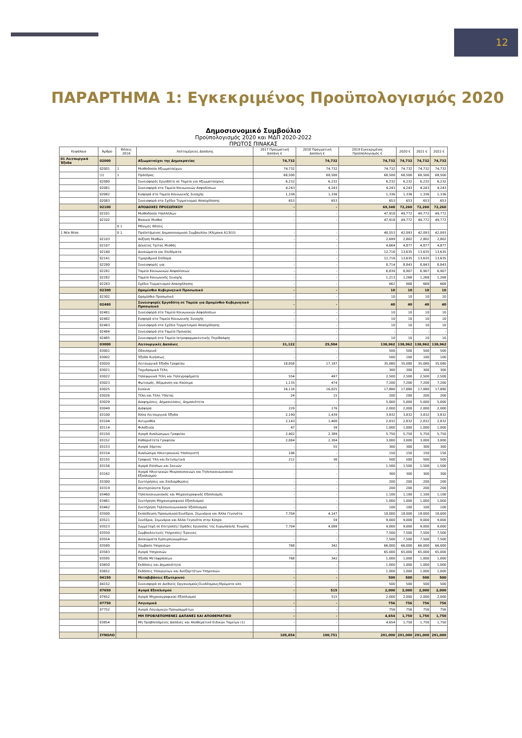12
ΠΑΡΑΡΤΗΜΑ 1: Εγκεκριμένος Προϋπολογισμός 2020
Δημοσιονομικό Συμβούλιο
Προϋπολογισμός 2020 και ΜΔΠ 2020-2022
ΠΡΩΤΟΣ ΠΙΝΑΚΑΣ
| Κεφάλαιο | Άρθρο | Θέσεις 2016 | Λεπτομέρειες Δαπάνης | 2017 Πραγματική Δαπάνη € | 2018 Πραγματική Δαπάνη € | 2019 Εγκεκριμένος Προϋπολογισμός € | 2020 € | 2021 € | 2022 € |
| --- | --- | --- | --- | --- | --- | --- | --- | --- | --- |
| 01 Λειτουργικά Έξοδα | 02000 | | Αξιωματούχοι της Δημοκρατίας | 74,732 | 74,732 | 74,732 | 74,732 | 74,732 | 74,732 |
| | 02001 | 1 | Μισθοδοσία Αξιωματούχων | 74,732 | 74,732 | 74,732 | 74,732 | 74,732 | 74,732 |
| | (1) | 1 | Πρόεδρος | 68,500 | 68,500 | 68,500 | 68,500 | 68,500 | 68,500 |
| | 02080 | | Συνεισφορές Εργοδότη σε Ταμεία για Αξιωματούχους | 6,232 | 6,232 | 6,232 | 6,232 | 6,232 | 6,232 |
| | 02081 | | Συνεισφορά στο Ταμείο Κοινωνικών Ασφαλίσεων | 4,243 | 4,243 | 4,243 | 4,243 | 4,243 | 4,243 |
| | 02082 | | Εισφορά στο Ταμείο Κοινωνικής Συνοχής | 1,336 | 1,336 | 1,336 | 1,336 | 1,336 | 1,336 |
| | 02083 | | Συνεισφορά στο Σχέδιο Τερματισμού Απασχόλησης | 653 | 653 | 653 | 653 | 653 | 653 |
| | 02100 | | ΑΠΟΔΟΧΕΣ ΠΡΟΣΩΠΙΚΟΥ | - | - | 69,348 | 72,260 | 72,260 | 72,260 |
| | 02101 | | Μισθοδοσία Υπαλλήλων | - | - | 47,918 | 49,772 | 49,772 | 49,772 |
| | 02102 | | Βασικοί Μισθοί | - | - | 47,918 | 49,772 | 49,772 | 49,772 |
| | | 0 1 | Μόνιμες Θέσεις | | | | | | |
| 1 Νέα θέση | | 0 1 | Προϊστάμενος Δημοσιονομικού Συμβουλίου (Κλίμακα Α13(ii)) | - | - | 40,553 | 42,093 | 42,093 | 42,093 |
| | 02103 | | Αύξηση Μισθών | - | - | 2,699 | 2,802 | 2,802 | 2,802 |
| | 02107 | | Δέκατος Τρίτος Μισθός | - | - | 4,664 | 4,877 | 4,877 | 4,877 |
| | 02140 | | Δικαιώματα και Επιδόματα | - | - | 12,716 | 13,635 | 13,635 | 13,635 |
| | 02141 | | Τιμαριθμικό Επίδομα | - | - | 12,716 | 13,635 | 13,635 | 13,635 |
| | 02280 | | Συνεισφορές για: | - | - | 8,714 | 8,843 | 8,843 | 8,843 |
| | 02281 | | Ταμείο Κοινωνικών Ασφαλίσεων | - | - | 6,839 | 6,907 | 6,907 | 6,907 |
| | 02282 | | Ταμείο Κοινωνικής Συνοχής | - | - | 1,213 | 1,268 | 1,268 | 1,268 |
| | 02283 | | Σχέδιο Τερματισμού Απασχόλησης | - | - | 662 | 668 | 668 | 668 |
| | 02300 | | Ωρομίσθιο Κυβερνητικό Προσωπικό | - | - | 10 | 10 | 10 | 10 |
| | 02302 | | Ωρομίσθιο Προσωπικό | - | - | 10 | 10 | 10 | 10 |
| | 02480 | | Συνεισφορές Εργοδότη σε Ταμεία για Ωρομίσθιο Κυβερνητικό Προσωπικό | - | - | 40 | 40 | 40 | 40 |
| | 02481 | | Συνεισφορά στο Ταμείο Κοινωνικών Ασφαλίσεων | - | - | 10 | 10 | 10 | 10 |
| | 02482 | | Εισφορά στο Ταμείο Κοινωνικής Συνοχής | - | - | 10 | 10 | 10 | 10 |
| | 02483 | | Συνεισφορά στο Σχέδιο Τερματισμού Απασχόλησης | - | - | 10 | 10 | 10 | 10 |
| | 02484 | | Συνεισφορά στο Ταμείο Προνοίας | - | - | - | - | - | - |
| | 02485 | | Συνεισφορά στο Ταμείο Ιατροφαρμακευτικής Περίθαλψης | - | - | 10 | 10 | 10 | 10 |
| | 03000 | | Λειτουργικές Δαπάνες | 31,122 | 25,504 | 138,962 | 138,962 | 138,962 | 138,962 |
| | 03001 | | Οδοιπορικά | - | - | 500 | 500 | 500 | 500 |
| | 03002 | | Έξοδα Κινήσεως | - | - | 500 | 100 | 100 | 100 |
| | 03020 | | Λειτουργικά Έξοδα Γραφείου | 18,058 | 17,187 | 35,080 | 35,080 | 35,080 | 35,080 |
| | 03021 | | Ταχυδρομικά Τέλη | - | - | 300 | 300 | 300 | 300 |
| | 03022 | | Τηλεφωνικά Τέλη και Τηλεγραφήματα | 554 | 497 | 2,500 | 2,500 | 2,500 | 2,500 |
| | 03023 | | Φωτισμός, Θέρμανση και Καύσιμα | 1,135 | 474 | 7,200 | 7,200 | 7,200 | 7,200 |
| | 03025 | | Ενοίκια | 16,116 | 16,025 | 17,880 | 17,880 | 17,880 | 17,880 |
| | 03026 | | Τέλη και Τέλη Ύδατος | 24 | 15 | 200 | 200 | 200 | 200 |
| | 03029 | | Διαφημίσεις, Δημοσιεύσεις, Δημοσιότητα | - | - | 5,000 | 5,000 | 5,000 | 5,000 |
| | 03049 | | Διάφορα | 229 | 176 | 2,000 | 2,000 | 2,000 | 2,000 |
| | 03100 | | Άλλα Λειτουργικά Έξοδα | 2,190 | 1,439 | 3,832 | 3,832 | 3,832 | 3,832 |
| | 03104 | | Αντιμισθία | 2,143 | 1,400 | 2,832 | 2,832 | 2,832 | 2,832 |
| | 03114 | | Φιλοξενία | 47 | 39 | 1,000 | 1,000 | 1,000 | 1,000 |
| | 03150 | | Αγορά Αναλώσιμων Γραφείου | 2,402 | 2,389 | 5,750 | 5,750 | 5,750 | 5,750 |
| | 03152 | | Καθαριότητα Γραφείου | 2,084 | 2,304 | 3,000 | 3,000 | 3,000 | 3,000 |
| | 03153 | | Αγορά Χάρτου | - | 55 | 300 | 300 | 300 | 300 |
| | 03154 | | Αναλώσιμα Ηλεκτρονικού Υπολογιστή | 106 | - | 150 | 150 | 150 | 150 |
| | 03155 | | Γραφική Ύλη και Εκτυπωτικά | 212 | 30 | 500 | 500 | 500 | 500 |
| | 03156 | | Αγορά Επίπλων και Σκευών | - | - | 1,500 | 1,500 | 1,500 | 1,500 |
| | 03162 | | Αγορά Ηλεκτρικών Μικροσυσκευών και Τηλεπικοινωνιακού Εξοπλισμού | - | - | 300 | 300 | 300 | 300 |
| | 03300 | | Συντηρήσεις και Επιδιορθώσεις | - | - | 200 | 200 | 200 | 200 |
| | 03319 | | Δευτερεύοντα Έργα | - | - | 200 | 200 | 200 | 200 |
| | 03460 | | Τηλεπικοινωνιακός και Μηχανογραφικός Εξοπλισμός | - | - | 1,100 | 1,100 | 1,100 | 1,100 |
| | 03461 | | Συντήρηση Μηχανογραφικού Εξοπλισμού | - | - | 1,000 | 1,000 | 1,000 | 1,000 |
| | 03462 | | Συντήρηση Τηλεπικοινωνιακού Εξοπλισμού | - | - | 100 | 100 | 100 | 100 |
| | 03500 | | Εκπαίδευση Προσωπικού/Συνέδρια, Σεμινάρια και Άλλα Γεγονότα | 7,704 | 4,147 | 18,000 | 18,000 | 18,000 | 18,000 |
| | 03521 | | Συνέδρια, Σεμινάρια και Άλλα Γεγονότα στην Κύπρο | - | 59 | 9,000 | 9,000 | 9,000 | 9,000 |
| | 03523 | | Συμμετοχή σε Επιτροπές/ Ομάδες Εργασίας της Ευρωπαϊκής Ένωσης | 7,704 | 4,088 | 9,000 | 9,000 | 9,000 | 9,000 |
| | 03550 | | Συμβουλευτικές Υπηρεσίες/ Έρευνες | - | - | 7,500 | 7,500 | 7,500 | 7,500 |
| | 03554 | | Δικαιώματα Εμπειρογνωμόνων | - | - | 7,500 | 7,500 | 7,500 | 7,500 |
| | 03580 | | Σύμβαση Υπηρεσιών | 768 | 342 | 66,000 | 66,000 | 66,000 | 66,000 |
| | 03583 | | Αγορά Υπηρεσιών | - | - | 65,000 | 65,000 | 65,000 | 65,000 |
| | 03595 | | Έξοδα Μεταφράσεων | 768 | 342 | 1,000 | 1,000 | 1,000 | 1,000 |
| | 03650 | | Εκδόσεις και Δημοσιότητα | - | - | 1,000 | 1,000 | 1,000 | 1,000 |
| | 03652 | | Εκδόσεις Υπουργείων και Ανεξαρτήτων Υπηρεσιών | - | - | 1,000 | 1,000 | 1,000 | 1,000 |
| | 04150 | | Μεταβιβάσεις Εξωτερικού | - | - | 500 | 500 | 500 | 500 |
| | 04152 | | Συνεισφορά σε Διεθνείς Οργανισμούς/Συνδέσμους/Ιδρύματα κλπ. | - | - | 500 | 500 | 500 | 500 |
| | 07650 | | Αγορά Εξοπλισμού | - | 515 | 2,000 | 2,000 | 2,000 | 2,000 |
| | 07652 | | Αγορά Μηχανογραφικού Εξοπλισμού | - | 515 | 2,000 | 2,000 | 2,000 | 2,000 |
| | 07750 | | Λογισμικά | - | - | 756 | 756 | 756 | 756 |
| | 07752 | | Αγορά Λογισμικών Προγραμμάτων | - | - | 756 | 756 | 756 | 756 |
| | | | ΜΗ ΠΡΟΒΛΕΠΟΜΕΝΕΣ ΔΑΠΑΝΕΣ ΚΑΙ ΑΠΟΘΕΜΑΤΙΚΟ | - | - | 4,654 | 1,750 | 1,750 | 1,750 |
| | 03854 | | Μη Προβλεπόμενες Δαπάνες και Αποθεματικό Ειδικών Ταμείων (1) | - | - | 4,654 | 1,750 | 1,750 | 1,750 |
| | ΣΥΝΟΛΟ | | | 105,854 | 100,751 | 291,000 | 291,000 | 291,000 | 291,000 |